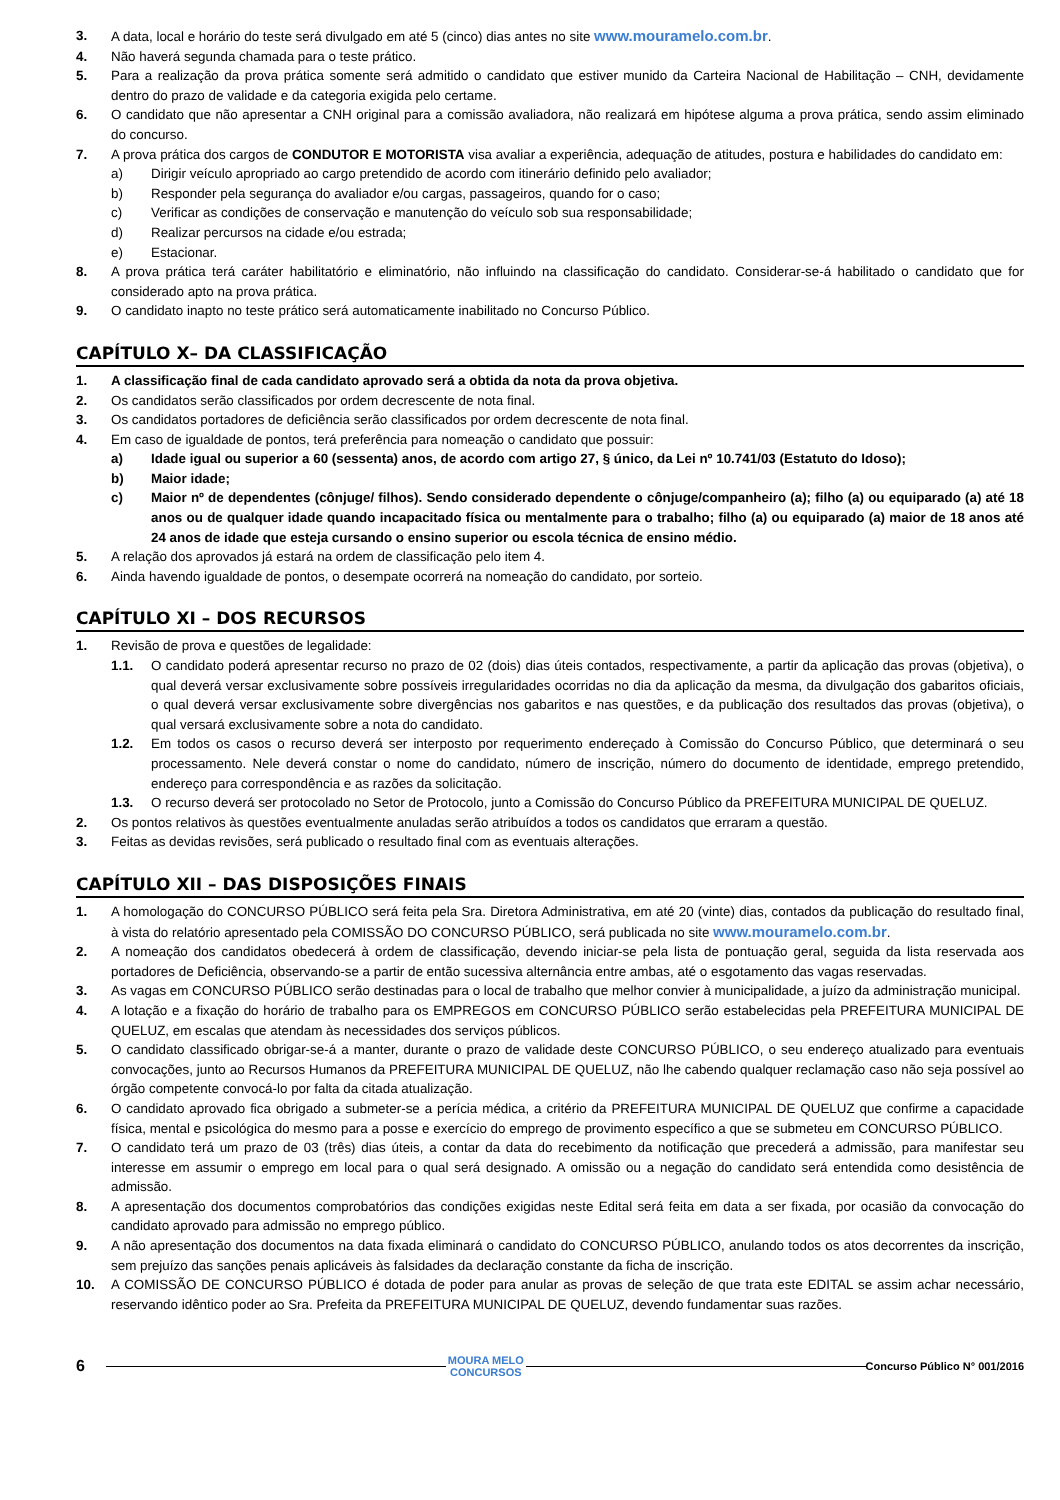3. A data, local e horário do teste será divulgado em até 5 (cinco) dias antes no site www.mouramelo.com.br.
4. Não haverá segunda chamada para o teste prático.
5. Para a realização da prova prática somente será admitido o candidato que estiver munido da Carteira Nacional de Habilitação – CNH, devidamente dentro do prazo de validade e da categoria exigida pelo certame.
6. O candidato que não apresentar a CNH original para a comissão avaliadora, não realizará em hipótese alguma a prova prática, sendo assim eliminado do concurso.
7. A prova prática dos cargos de CONDUTOR E MOTORISTA visa avaliar a experiência, adequação de atitudes, postura e habilidades do candidato em:
a) Dirigir veículo apropriado ao cargo pretendido de acordo com itinerário definido pelo avaliador;
b) Responder pela segurança do avaliador e/ou cargas, passageiros, quando for o caso;
c) Verificar as condições de conservação e manutenção do veículo sob sua responsabilidade;
d) Realizar percursos na cidade e/ou estrada;
e) Estacionar.
8. A prova prática terá caráter habilitatório e eliminatório, não influindo na classificação do candidato. Considerar-se-á habilitado o candidato que for considerado apto na prova prática.
9. O candidato inapto no teste prático será automaticamente inabilitado no Concurso Público.
CAPÍTULO X– DA CLASSIFICAÇÃO
1. A classificação final de cada candidato aprovado será a obtida da nota da prova objetiva.
2. Os candidatos serão classificados por ordem decrescente de nota final.
3. Os candidatos portadores de deficiência serão classificados por ordem decrescente de nota final.
4. Em caso de igualdade de pontos, terá preferência para nomeação o candidato que possuir:
a) Idade igual ou superior a 60 (sessenta) anos, de acordo com artigo 27, § único, da Lei nº 10.741/03 (Estatuto do Idoso);
b) Maior idade;
c) Maior nº de dependentes (cônjuge/ filhos). Sendo considerado dependente o cônjuge/companheiro (a); filho (a) ou equiparado (a) até 18 anos ou de qualquer idade quando incapacitado física ou mentalmente para o trabalho; filho (a) ou equiparado (a) maior de 18 anos até 24 anos de idade que esteja cursando o ensino superior ou escola técnica de ensino médio.
5. A relação dos aprovados já estará na ordem de classificação pelo item 4.
6. Ainda havendo igualdade de pontos, o desempate ocorrerá na nomeação do candidato, por sorteio.
CAPÍTULO XI – DOS RECURSOS
1. Revisão de prova e questões de legalidade:
1.1. O candidato poderá apresentar recurso no prazo de 02 (dois) dias úteis contados, respectivamente, a partir da aplicação das provas (objetiva), o qual deverá versar exclusivamente sobre possíveis irregularidades ocorridas no dia da aplicação da mesma, da divulgação dos gabaritos oficiais, o qual deverá versar exclusivamente sobre divergências nos gabaritos e nas questões, e da publicação dos resultados das provas (objetiva), o qual versará exclusivamente sobre a nota do candidato.
1.2. Em todos os casos o recurso deverá ser interposto por requerimento endereçado à Comissão do Concurso Público, que determinará o seu processamento. Nele deverá constar o nome do candidato, número de inscrição, número do documento de identidade, emprego pretendido, endereço para correspondência e as razões da solicitação.
1.3. O recurso deverá ser protocolado no Setor de Protocolo, junto a Comissão do Concurso Público da PREFEITURA MUNICIPAL DE QUELUZ.
2. Os pontos relativos às questões eventualmente anuladas serão atribuídos a todos os candidatos que erraram a questão.
3. Feitas as devidas revisões, será publicado o resultado final com as eventuais alterações.
CAPÍTULO XII – DAS DISPOSIÇÕES FINAIS
1. A homologação do CONCURSO PÚBLICO será feita pela Sra. Diretora Administrativa, em até 20 (vinte) dias, contados da publicação do resultado final, à vista do relatório apresentado pela COMISSÃO DO CONCURSO PÚBLICO, será publicada no site www.mouramelo.com.br.
2. A nomeação dos candidatos obedecerá à ordem de classificação, devendo iniciar-se pela lista de pontuação geral, seguida da lista reservada aos portadores de Deficiência, observando-se a partir de então sucessiva alternância entre ambas, até o esgotamento das vagas reservadas.
3. As vagas em CONCURSO PÚBLICO serão destinadas para o local de trabalho que melhor convier à municipalidade, a juízo da administração municipal.
4. A lotação e a fixação do horário de trabalho para os EMPREGOS em CONCURSO PÚBLICO serão estabelecidas pela PREFEITURA MUNICIPAL DE QUELUZ, em escalas que atendam às necessidades dos serviços públicos.
5. O candidato classificado obrigar-se-á a manter, durante o prazo de validade deste CONCURSO PÚBLICO, o seu endereço atualizado para eventuais convocações, junto ao Recursos Humanos da PREFEITURA MUNICIPAL DE QUELUZ, não lhe cabendo qualquer reclamação caso não seja possível ao órgão competente convocá-lo por falta da citada atualização.
6. O candidato aprovado fica obrigado a submeter-se a perícia médica, a critério da PREFEITURA MUNICIPAL DE QUELUZ que confirme a capacidade física, mental e psicológica do mesmo para a posse e exercício do emprego de provimento específico a que se submeteu em CONCURSO PÚBLICO.
7. O candidato terá um prazo de 03 (três) dias úteis, a contar da data do recebimento da notificação que precederá a admissão, para manifestar seu interesse em assumir o emprego em local para o qual será designado. A omissão ou a negação do candidato será entendida como desistência de admissão.
8. A apresentação dos documentos comprobatórios das condições exigidas neste Edital será feita em data a ser fixada, por ocasião da convocação do candidato aprovado para admissão no emprego público.
9. A não apresentação dos documentos na data fixada eliminará o candidato do CONCURSO PÚBLICO, anulando todos os atos decorrentes da inscrição, sem prejuízo das sanções penais aplicáveis às falsidades da declaração constante da ficha de inscrição.
10. A COMISSÃO DE CONCURSO PÚBLICO é dotada de poder para anular as provas de seleção de que trata este EDITAL se assim achar necessário, reservando idêntico poder ao Sra. Prefeita da PREFEITURA MUNICIPAL DE QUELUZ, devendo fundamentar suas razões.
6 MOURA MELO
CONCURSOS Concurso Público N° 001/2016